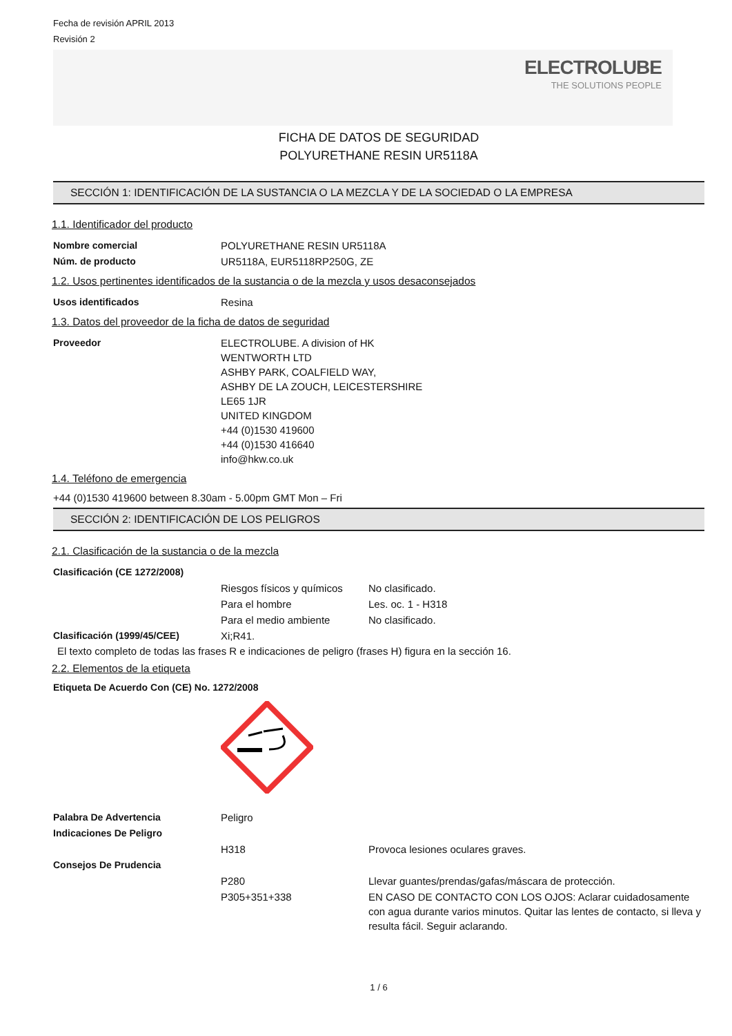Fecha de revisión APRIL 2013
Revisión 2
ELECTROLUBE
THE SOLUTIONS PEOPLE
FICHA DE DATOS DE SEGURIDAD
POLYURETHANE RESIN UR5118A
SECCIÓN 1: IDENTIFICACIÓN DE LA SUSTANCIA O LA MEZCLA Y DE LA SOCIEDAD O LA EMPRESA
1.1. Identificador del producto
| Nombre comercial | POLYURETHANE RESIN UR5118A |
| Núm. de producto | UR5118A, EUR5118RP250G, ZE |
1.2. Usos pertinentes identificados de la sustancia o de la mezcla y usos desaconsejados
| Usos identificados | Resina |
1.3. Datos del proveedor de la ficha de datos de seguridad
| Proveedor | ELECTROLUBE. A division of HK WENTWORTH LTD ASHBY PARK, COALFIELD WAY, ASHBY DE LA ZOUCH, LEICESTERSHIRE LE65 1JR UNITED KINGDOM +44 (0)1530 419600 +44 (0)1530 416640 info@hkw.co.uk |
1.4. Teléfono de emergencia
+44 (0)1530 419600 between 8.30am - 5.00pm GMT Mon – Fri
SECCIÓN 2: IDENTIFICACIÓN DE LOS PELIGROS
2.1. Clasificación de la sustancia o de la mezcla
| Clasificación (CE 1272/2008) | | |
| | Riesgos físicos y químicos | No clasificado. |
| | Para el hombre | Les. oc. 1 - H318 |
| | Para el medio ambiente | No clasificado. |
| Clasificación (1999/45/CEE) | Xi;R41. | |
El texto completo de todas las frases R e indicaciones de peligro (frases H) figura en la sección 16.
2.2. Elementos de la etiqueta
Etiqueta De Acuerdo Con (CE) No. 1272/2008
| Palabra De Advertencia | Peligro | |
| Indicaciones De Peligro | | |
| | H318 | Provoca lesiones oculares graves. |
| Consejos De Prudencia | | |
| | P280 | Llevar guantes/prendas/gafas/máscara de protección. |
| | P305+351+338 | EN CASO DE CONTACTO CON LOS OJOS: Aclarar cuidadosamente con agua durante varios minutos. Quitar las lentes de contacto, si lleva y resulta fácil. Seguir aclarando. |
1 / 6